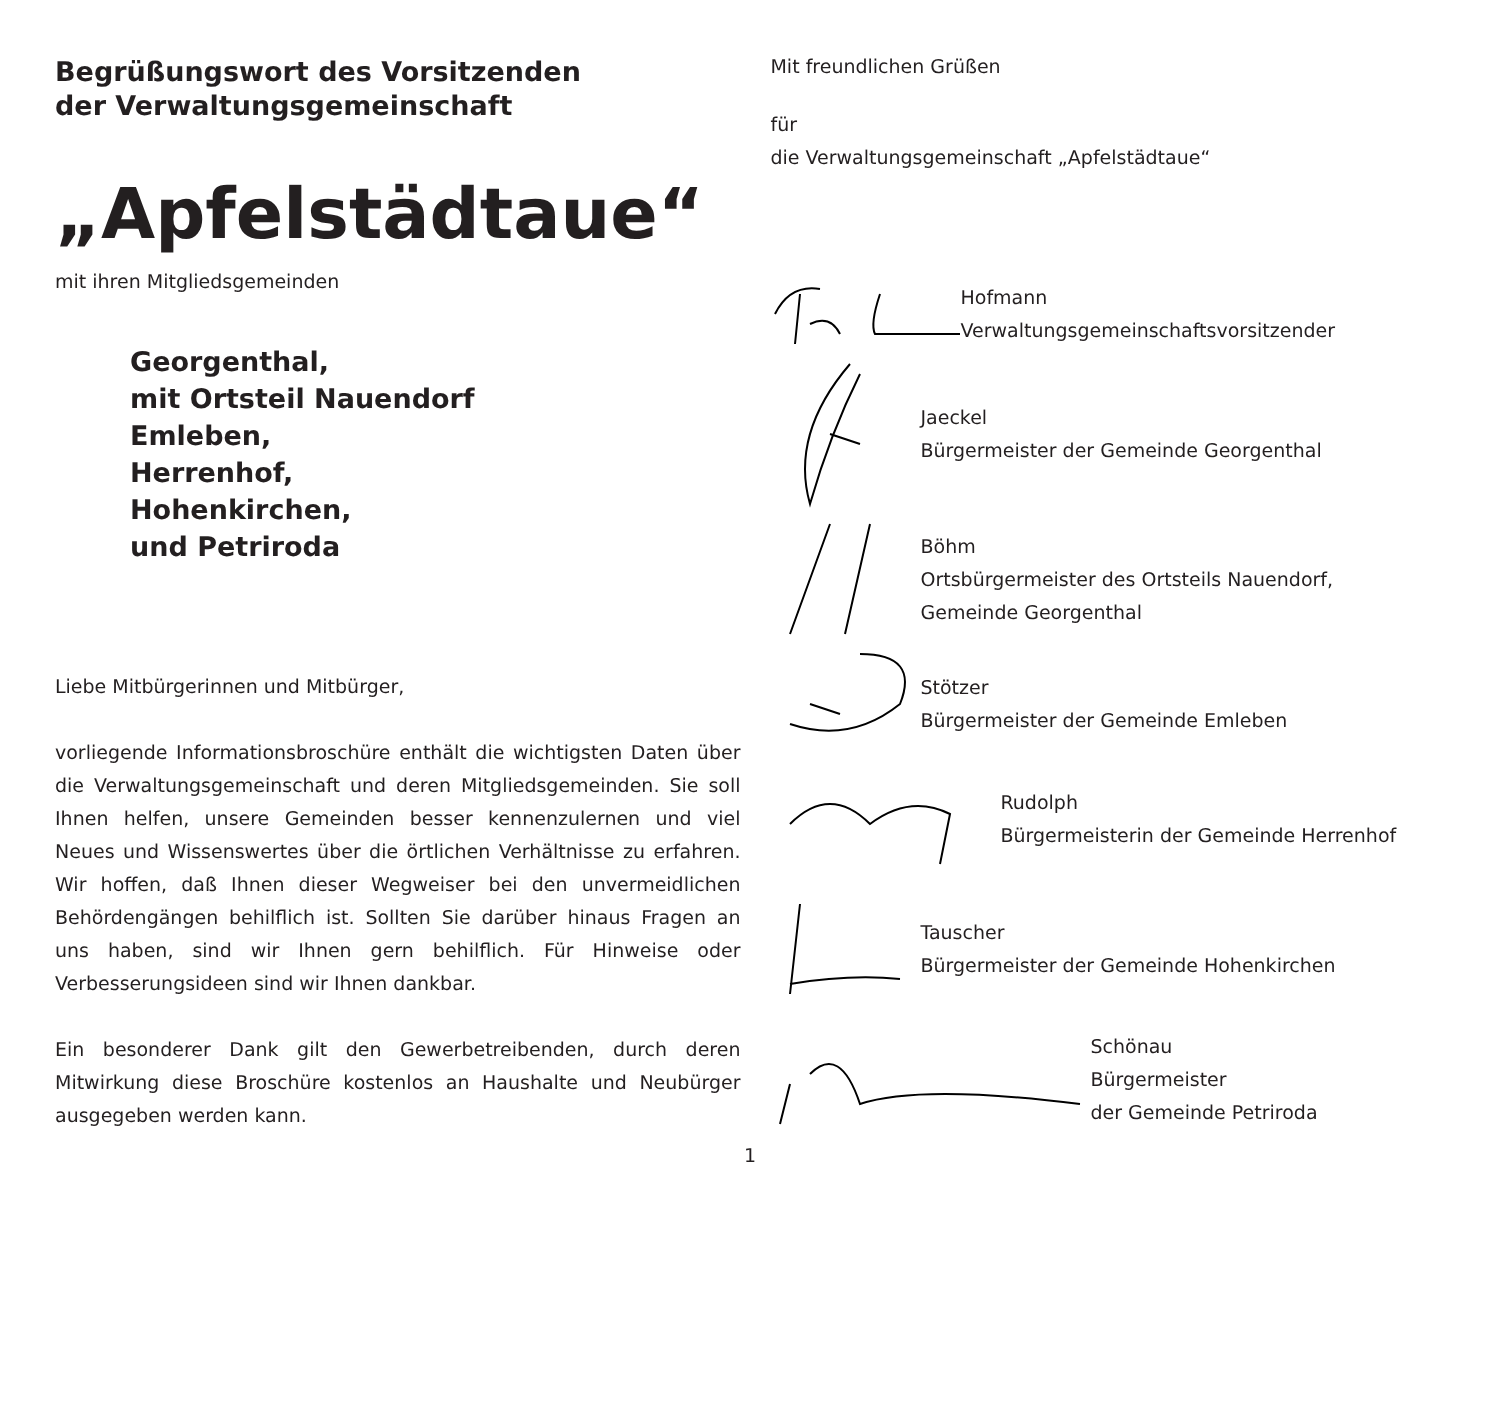Begrüßungswort des Vorsitzenden
der Verwaltungsgemeinschaft
„Apfelstädtaue“
mit ihren Mitgliedsgemeinden
Georgenthal,
mit Ortsteil Nauendorf
Emleben,
Herrenhof,
Hohenkirchen,
und Petriroda
Liebe Mitbürgerinnen und Mitbürger,
vorliegende Informationsbroschüre enthält die wichtigsten Daten über die Verwaltungsgemeinschaft und deren Mitgliedsgemeinden. Sie soll Ihnen helfen, unsere Gemeinden besser kennenzulernen und viel Neues und Wissenswertes über die örtlichen Verhältnisse zu erfahren. Wir hoffen, daß Ihnen dieser Wegweiser bei den unvermeidlichen Behördengängen behilflich ist. Sollten Sie darüber hinaus Fragen an uns haben, sind wir Ihnen gern behilflich. Für Hinweise oder Verbesserungsideen sind wir Ihnen dankbar.
Ein besonderer Dank gilt den Gewerbetreibenden, durch deren Mitwirkung diese Broschüre kostenlos an Haushalte und Neubürger ausgegeben werden kann.
Mit freundlichen Grüßen
für
die Verwaltungsgemeinschaft „Apfelstädtaue“
Hofmann
Verwaltungsgemeinschaftsvorsitzender
Jaeckel
Bürgermeister der Gemeinde Georgenthal
Böhm
Ortsbürgermeister des Ortsteils Nauendorf,
Gemeinde Georgenthal
Stötzer
Bürgermeister der Gemeinde Emleben
Rudolph
Bürgermeisterin der Gemeinde Herrenhof
Tauscher
Bürgermeister der Gemeinde Hohenkirchen
Schönau
Bürgermeister
der Gemeinde Petriroda
1